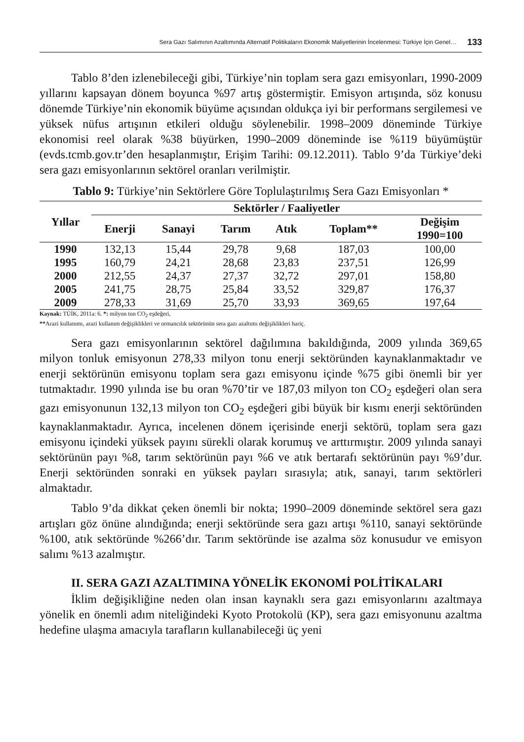Sera Gazı Salımının Azaltımında Alternatif Politikaların Ekonomik Maliyetlerinin İncelenmesi: Türkiye İçin Genel… 133
Tablo 8’den izlenebileceği gibi, Türkiye’nin toplam sera gazı emisyonları, 1990-2009 yıllarını kapsayan dönem boyunca %97 artış göstermiştir. Emisyon artışında, söz konusu dönemde Türkiye’nin ekonomik büyüme açısından oldukça iyi bir performans sergilemesi ve yüksek nüfus artışının etkileri olduğu söylenebilir. 1998–2009 döneminde Türkiye ekonomisi reel olarak %38 büyürken, 1990–2009 döneminde ise %119 büyümüştür (evds.tcmb.gov.tr’den hesaplanmıştır, Erişim Tarihi: 09.12.2011). Tablo 9’da Türkiye’deki sera gazı emisyonlarının sektörel oranları verilmiştir.
Tablo 9: Türkiye’nin Sektörlere Göre Toplulaştırılmış Sera Gazı Emisyonları *
| Yıllar | Sektörler / Faaliyetler | | | | | |
| --- | --- | --- | --- | --- | --- | --- |
| | Enerji | Sanayi | Tarım | Atık | Toplam** | Değişim 1990=100 |
| 1990 | 132,13 | 15,44 | 29,78 | 9,68 | 187,03 | 100,00 |
| 1995 | 160,79 | 24,21 | 28,68 | 23,83 | 237,51 | 126,99 |
| 2000 | 212,55 | 24,37 | 27,37 | 32,72 | 297,01 | 158,80 |
| 2005 | 241,75 | 28,75 | 25,84 | 33,52 | 329,87 | 176,37 |
| 2009 | 278,33 | 31,69 | 25,70 | 33,93 | 369,65 | 197,64 |
Kaynak: TÜİK, 2011a: 6. *: milyon ton CO<sub>2</sub> eşdeğeri,
**Arazi kullanımı, arazi kullanım değişiklikleri ve ormancılık sektörünün sera gazı azaltımı değişiklikleri hariç.
Sera gazı emisyonlarının sektörel dağılımına bakıldığında, 2009 yılında 369,65 milyon tonluk emisyonun 278,33 milyon tonu enerji sektöründen kaynaklanmaktadır ve enerji sektörünün emisyonu toplam sera gazı emisyonu içinde %75 gibi önemli bir yer tutmaktadır. 1990 yılında ise bu oran %70’tir ve 187,03 milyon ton CO<sub>2</sub> eşdeğeri olan sera gazı emisyonunun 132,13 milyon ton CO<sub>2</sub> eşdeğeri gibi büyük bir kısmı enerji sektöründen kaynaklanmaktadır. Ayrıca, incelenen dönem içerisinde enerji sektörü, toplam sera gazı emisyonu içindeki yüksek payını sürekli olarak korumuş ve arttırmıştır. 2009 yılında sanayi sektörünün payı %8, tarım sektörünün payı %6 ve atık bertarafı sektörünün payı %9’dur. Enerji sektöründen sonraki en yüksek payları sırasıyla; atık, sanayi, tarım sektörleri almaktadır.
Tablo 9’da dikkat çeken önemli bir nokta; 1990–2009 döneminde sektörel sera gazı artışları göz önüne alındığında; enerji sektöründe sera gazı artışı %110, sanayi sektöründe %100, atık sektöründe %266’dır. Tarım sektöründe ise azalma söz konusudur ve emisyon salımı %13 azalmıştır.
II. SERA GAZI AZALTIMINA YÖNELİK EKONOMİ POLİTİKALARI
İklim değişikliğine neden olan insan kaynaklı sera gazı emisyonlarını azaltmaya yönelik en önemli adım niteliğindeki Kyoto Protokolü (KP), sera gazı emisyonunu azaltma hedefine ulaşma amacıyla tarafların kullanabileceği üç yeni